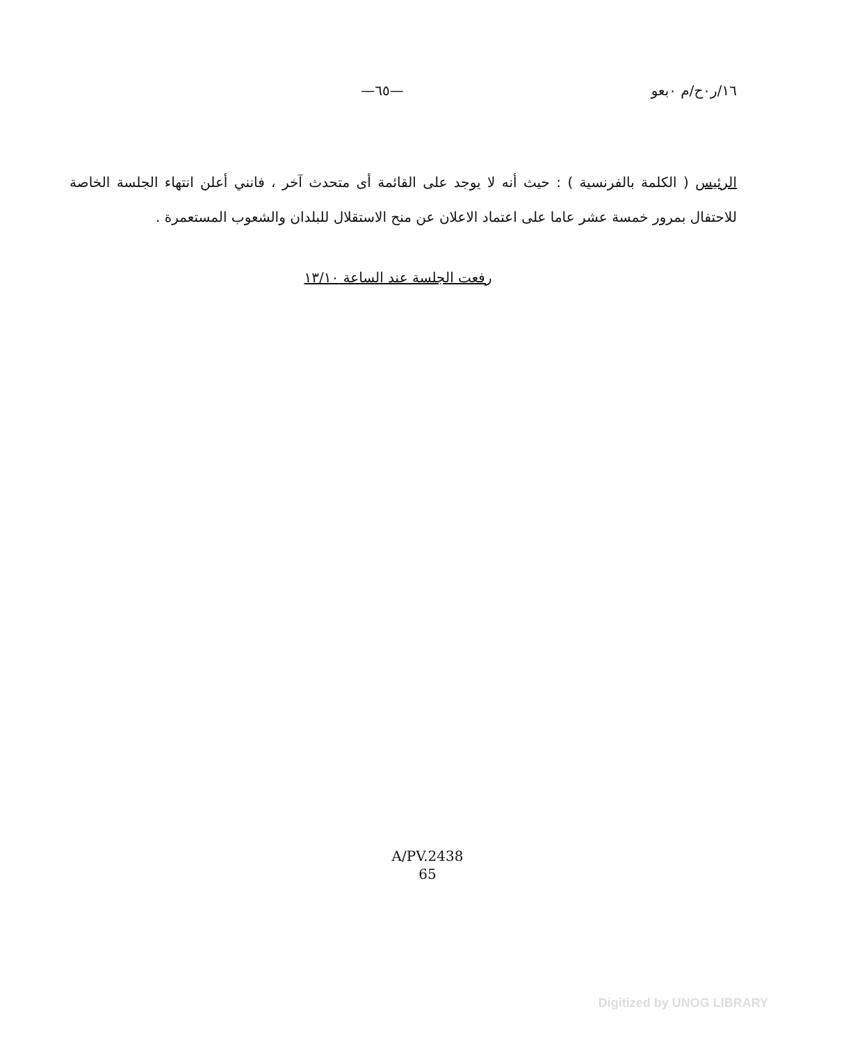١٦/ر٠ح/م ٠بعو —٦٥—
الرئيس ( الكلمة بالفرنسية ) : حيث أنه لا يوجد على القائمة أى متحدث آخر ، فانني أعلن انتهاء الجلسة الخاصة للاحتفال بمرور خمسة عشر عاما على اعتماد الاعلان عن منح الاستقلال للبلدان والشعوب المستعمرة .
رفعت الجلسة عند الساعة ١٣/١٠
A/PV.2438
65
Digitized by UNOG LIBRARY